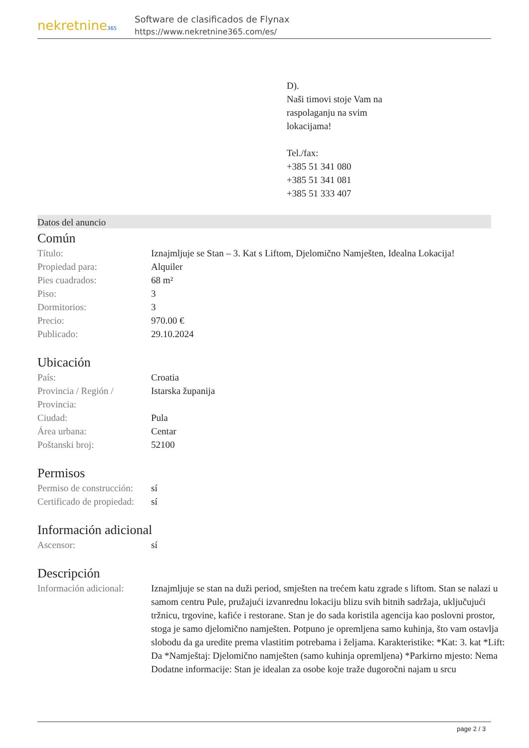nekretnine365
Software de clasificados de Flynax
https://www.nekretnine365.com/es/
D).
Naši timovi stoje Vam na
raspolaganju na svim
lokacijama!
Tel./fax:
+385 51 341 080
+385 51 341 081
+385 51 333 407
Datos del anuncio
Común
| Título: | Iznajmljuje se Stan – 3. Kat s Liftom, Djelomično Namješten, Idealna Lokacija! |
| Propiedad para: | Alquiler |
| Pies cuadrados: | 68 m² |
| Piso: | 3 |
| Dormitorios: | 3 |
| Precio: | 970.00 € |
| Publicado: | 29.10.2024 |
Ubicación
| País: | Croatia |
| Provincia / Región / Provincia: | Istarska županija |
| Ciudad: | Pula |
| Área urbana: | Centar |
| Poštanski broj: | 52100 |
Permisos
| Permiso de construcción: | sí |
| Certificado de propiedad: | sí |
Información adicional
| Ascensor: | sí |
Descripción
| Información adicional: | Iznajmljuje se stan na duži period, smješten na trećem katu zgrade s liftom. Stan se nalazi u samom centru Pule, pružajući izvanrednu lokaciju blizu svih bitnih sadržaja, uključujući tržnicu, trgovine, kafiće i restorane. Stan je do sada koristila agencija kao poslovni prostor, stoga je samo djelomično namješten. Potpuno je opremljena samo kuhinja, što vam ostavlja slobodu da ga uredite prema vlastitim potrebama i željama. Karakteristike: *Kat: 3. kat *Lift: Da *Namještaj: Djelomično namješten (samo kuhinja opremljena) *Parkirno mjesto: Nema Dodatne informacije: Stan je idealan za osobe koje traže dugoročni najam u srcu |
page 2 / 3